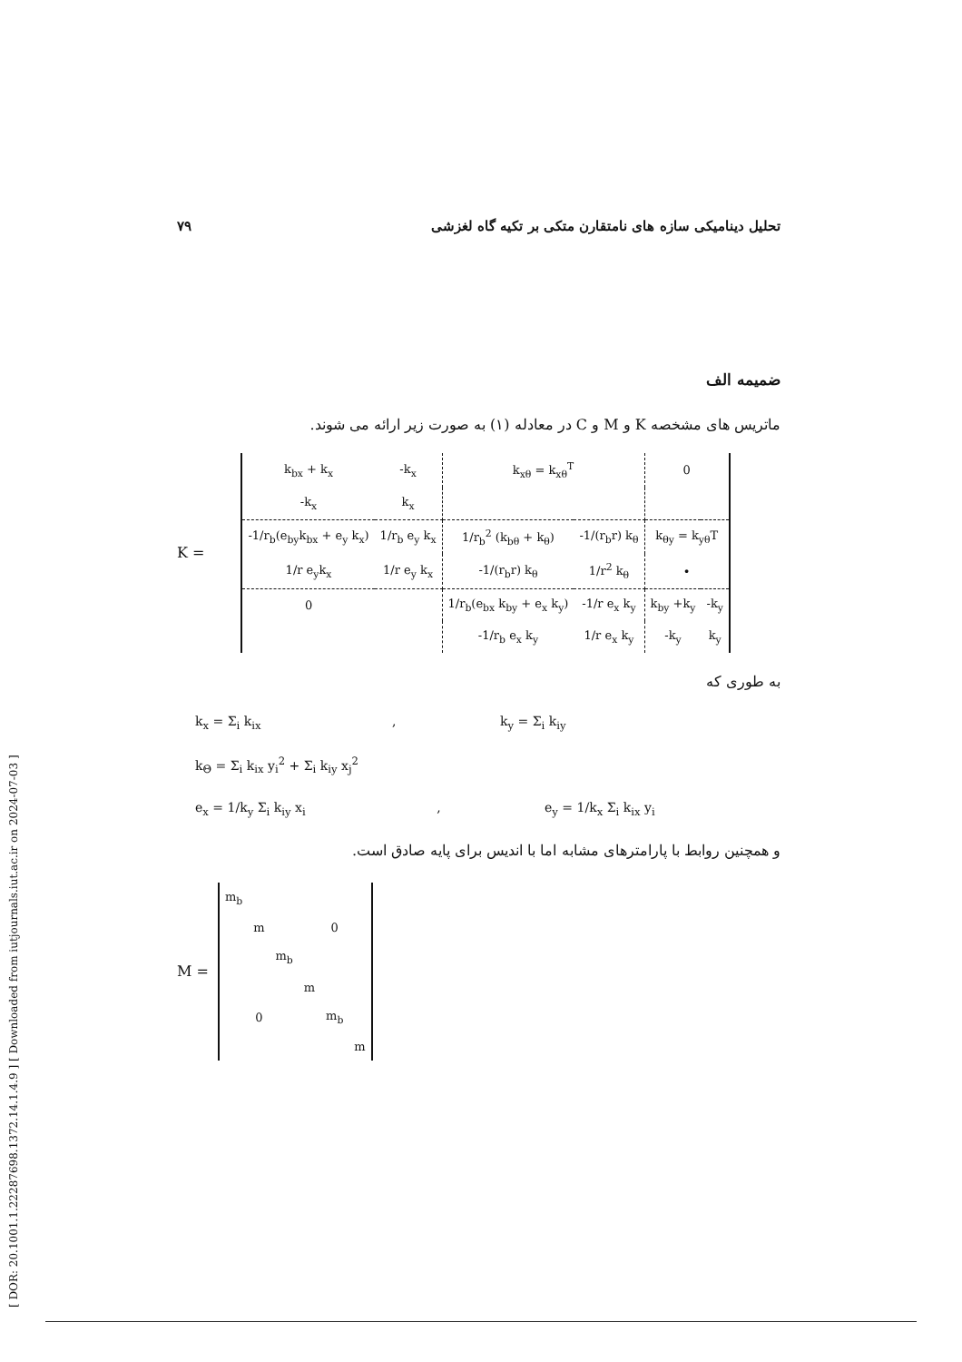[ DOR: 20.1001.1.22287698.1372.14.1.4.9 ] [ Downloaded from iutjournals.iut.ac.ir on 2024-07-03 ]
تحلیل دینامیکی سازه های نامتقارن متکی بر تکیه گاه لغزشی ۷۹
ضمیمه الف
ماتریس های مشخصه K و M و C در معادله (۱) به صورت زیر ارائه می شوند.
K =
| k<sub>bx</sub> + k<sub>x</sub> | -k<sub>x</sub> | k<sub>xθ</sub> = k<sub>xθ</sub><sup>T</sup> | | 0 | |
| -k<sub>x</sub> | k<sub>x</sub> | | | | |
| -1/r<sub>b</sub>(e<sub>by</sub>k<sub>bx</sub> + e<sub>y</sub> k<sub>x</sub>) | 1/r<sub>b</sub> e<sub>y</sub> k<sub>x</sub> | 1/r<sub>b</sub><sup>2</sup> (k<sub>bθ</sub> + k<sub>θ</sub>) | -1/(r<sub>b</sub>r) k<sub>θ</sub> | k<sub>θy</sub> = k<sub>yθ</sub>T | |
| 1/r e<sub>y</sub>k<sub>x</sub> | 1/r e<sub>y</sub> k<sub>x</sub> | -1/(r<sub>b</sub>r) k<sub>θ</sub> | 1/r<sup>2</sup> k<sub>θ</sub> | • | |
| 0 | | 1/r<sub>b</sub>(e<sub>bx</sub> k<sub>by</sub> + e<sub>x</sub> k<sub>y</sub>) | -1/r e<sub>x</sub> k<sub>y</sub> | k<sub>by</sub> +k<sub>y</sub> | -k<sub>y</sub> |
| | | -1/r<sub>b</sub> e<sub>x</sub> k<sub>y</sub> | 1/r e<sub>x</sub> k<sub>y</sub> | -k<sub>y</sub> | k<sub>y</sub> |
به طوری که
k<sub>x</sub> = Σ<sub>i</sub> k<sub>ix</sub> , k<sub>y</sub> = Σ<sub>i</sub> k<sub>iy</sub>
k<sub>Θ</sub> = Σ<sub>i</sub> k<sub>ix</sub> y<sub>i</sub><sup>2</sup> + Σ<sub>i</sub> k<sub>iy</sub> x<sub>j</sub><sup>2</sup>
e<sub>x</sub> = 1/k<sub>y</sub> Σ<sub>i</sub> k<sub>iy</sub> x<sub>i</sub> , e<sub>y</sub> = 1/k<sub>x</sub> Σ<sub>i</sub> k<sub>ix</sub> y<sub>i</sub>
و همچنین روابط با پارامترهای مشابه اما با اندیس برای پایه صادق است.
M =
| m<sub>b</sub> | | | | | |
| | m | | | 0 | |
| | | m<sub>b</sub> | | | |
| | | | m | | |
| | 0 | | | m<sub>b</sub> | |
| | | | | | m |